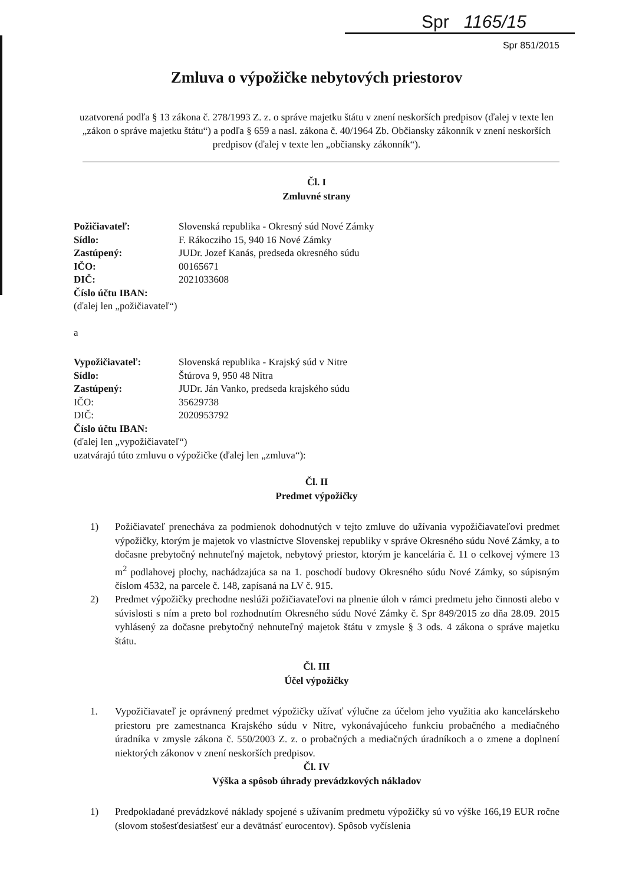Spr 1165/15
Spr 851/2015
Zmluva o výpožičke nebytových priestorov
uzatvorená podľa § 13 zákona č. 278/1993 Z. z. o správe majetku štátu v znení neskorších predpisov (ďalej v texte len „zákon o správe majetku štátu“) a podľa § 659 a nasl. zákona č. 40/1964 Zb. Občiansky zákonník v znení neskorších predpisov (ďalej v texte len „občiansky zákonník“).
Čl. I
Zmluvné strany
| Požičiavateľ: | Slovenská republika - Okresný súd Nové Zámky |
| Sídlo: | F. Rákocziho 15, 940 16 Nové Zámky |
| Zastúpený: | JUDr. Jozef Kanás, predseda okresného súdu |
| IČO: | 00165671 |
| DIČ: | 2021033608 |
| Číslo účtu IBAN: | |
(ďalej len „požičiavateľ“)
a
| Vypožičiavateľ: | Slovenská republika - Krajský súd v Nitre |
| Sídlo: | Štúrova 9, 950 48 Nitra |
| Zastúpený: | JUDr. Ján Vanko, predseda krajského súdu |
| IČO: | 35629738 |
| DIČ: | 2020953792 |
| Číslo účtu IBAN: | |
(ďalej len „vypožičiavateľ“)
uzatvárajú túto zmluvu o výpožičke (ďalej len „zmluva“):
Čl. II
Predmet výpožičky
1) Požičiavateľ prenecháva za podmienok dohodnutých v tejto zmluve do užívania vypožičiavateľovi predmet výpožičky, ktorým je majetok vo vlastníctve Slovenskej republiky v správe Okresného súdu Nové Zámky, a to dočasne prebytočný nehnuteľný majetok, nebytový priestor, ktorým je kancelária č. 11 o celkovej výmere 13 m<sup>2</sup> podlahovej plochy, nachádzajúca sa na 1. poschodí budovy Okresného súdu Nové Zámky, so súpisným číslom 4532, na parcele č. 148, zapísaná na LV č. 915.
2) Predmet výpožičky prechodne neslúži požičiavateľovi na plnenie úloh v rámci predmetu jeho činnosti alebo v súvislosti s ním a preto bol rozhodnutím Okresného súdu Nové Zámky č. Spr 849/2015 zo dňa 28.09. 2015 vyhlásený za dočasne prebytočný nehnuteľný majetok štátu v zmysle § 3 ods. 4 zákona o správe majetku štátu.
Čl. III
Účel výpožičky
1. Vypožičiavateľ je oprávnený predmet výpožičky užívať výlučne za účelom jeho využitia ako kancelárskeho priestoru pre zamestnanca Krajského súdu v Nitre, vykonávajúceho funkciu probačného a mediačného úradníka v zmysle zákona č. 550/2003 Z. z. o probačných a mediačných úradníkoch a o zmene a doplnení niektorých zákonov v znení neskorších predpisov.
Čl. IV
Výška a spôsob úhrady prevádzkových nákladov
1) Predpokladané prevádzkové náklady spojené s užívaním predmetu výpožičky sú vo výške 166,19 EUR ročne (slovom stošesťdesiatšesť eur a devätnásť eurocentov). Spôsob vyčíslenia